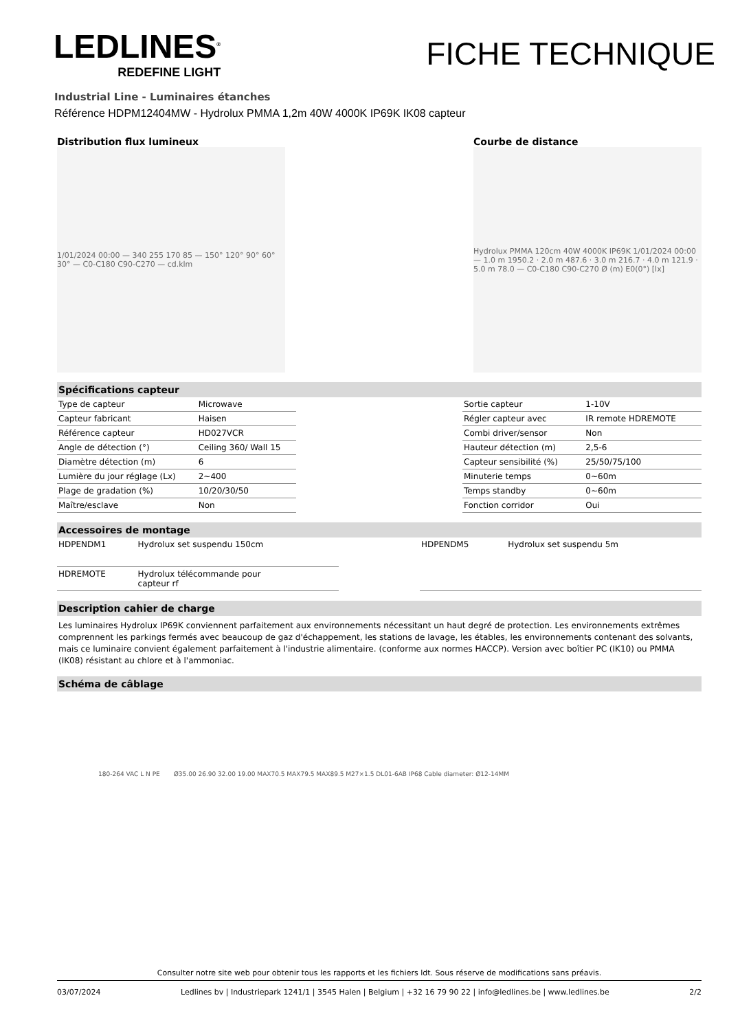LEDLINES<sup>®</sup>
REDEFINE LIGHT
FICHE TECHNIQUE
Industrial Line - Luminaires étanches
Référence HDPM12404MW - Hydrolux PMMA 1,2m 40W 4000K IP69K IK08 capteur
Distribution flux lumineux
1/01/2024 00:00 — 340 255 170 85 — 150° 120° 90° 60° 30° — C0-C180 C90-C270 — cd.klm
Courbe de distance
Hydrolux PMMA 120cm 40W 4000K IP69K 1/01/2024 00:00 — 1.0 m 1950.2 · 2.0 m 487.6 · 3.0 m 216.7 · 4.0 m 121.9 · 5.0 m 78.0 — C0-C180 C90-C270 Ø (m) E0(0°) [lx]
Spécifications capteur
| Type de capteur | Microwave |
| Capteur fabricant | Haisen |
| Référence capteur | HD027VCR |
| Angle de détection (°) | Ceiling 360/ Wall 15 |
| Diamètre détection (m) | 6 |
| Lumière du jour réglage (Lx) | 2~400 |
| Plage de gradation (%) | 10/20/30/50 |
| Maître/esclave | Non |
| Sortie capteur | 1-10V |
| Régler capteur avec | IR remote HDREMOTE |
| Combi driver/sensor | Non |
| Hauteur détection (m) | 2,5-6 |
| Capteur sensibilité (%) | 25/50/75/100 |
| Minuterie temps | 0~60m |
| Temps standby | 0~60m |
| Fonction corridor | Oui |
Accessoires de montage
| HDPENDM1 | Hydrolux set suspendu 150cm |
| HDREMOTE | Hydrolux télécommande pour capteur rf |
| HDPENDM5 | Hydrolux set suspendu 5m |
Description cahier de charge
Les luminaires Hydrolux IP69K conviennent parfaitement aux environnements nécessitant un haut degré de protection. Les environnements extrêmes comprennent les parkings fermés avec beaucoup de gaz d'échappement, les stations de lavage, les étables, les environnements contenant des solvants, mais ce luminaire convient également parfaitement à l'industrie alimentaire. (conforme aux normes HACCP). Version avec boîtier PC (IK10) ou PMMA (IK08) résistant au chlore et à l'ammoniac.
Schéma de câblage
180-264 VAC L N PE Ø35.00 26.90 32.00 19.00 MAX70.5 MAX79.5 MAX89.5 M27×1.5 DL01-6AB IP68 Cable diameter: Ø12-14MM
Consulter notre site web pour obtenir tous les rapports et les fichiers ldt. Sous réserve de modifications sans préavis.
03/07/2024 Ledlines bv | Industriepark 1241/1 | 3545 Halen | Belgium | +32 16 79 90 22 | info@ledlines.be | www.ledlines.be 2/2